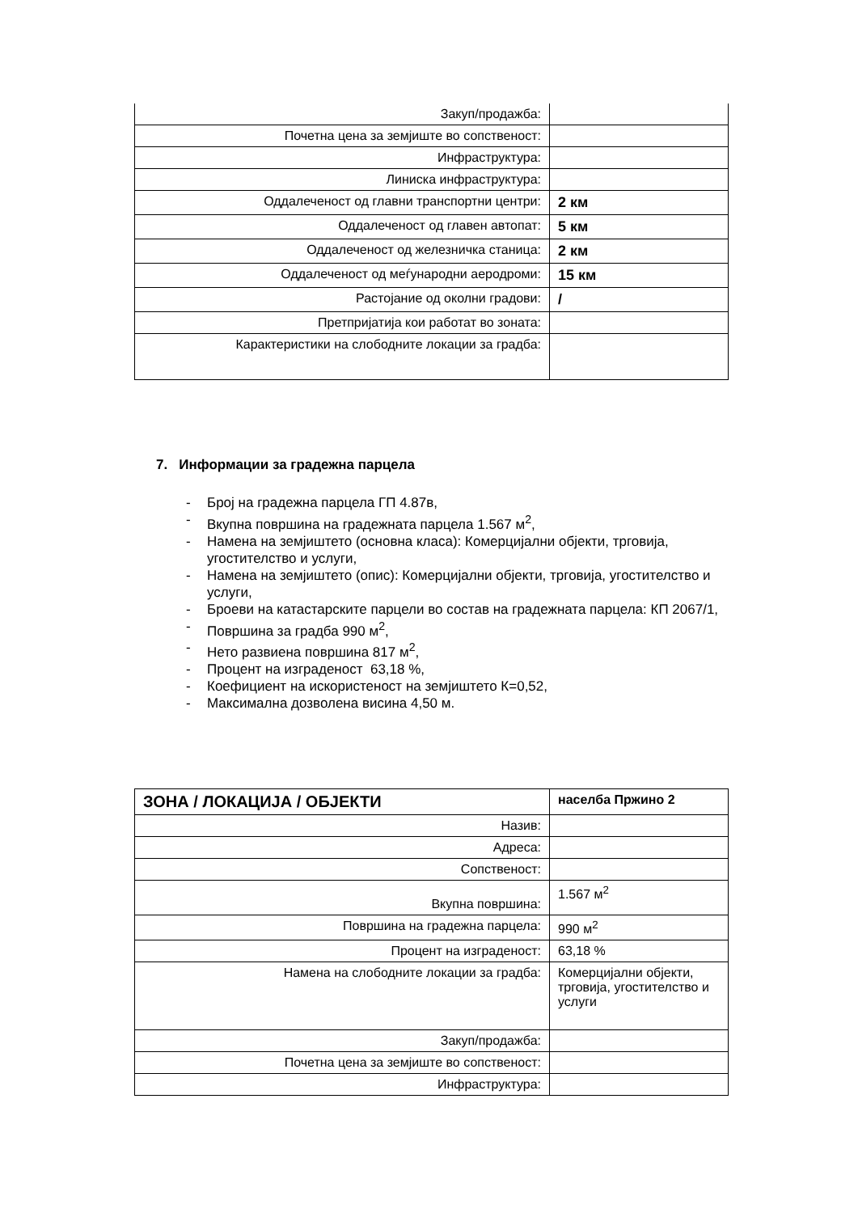| Закуп/продажба: | |
| Почетна цена за земјиште во сопственост: | |
| Инфраструктура: | |
| Линиска инфраструктура: | |
| Оддалеченост од главни транспортни центри: | 2 км |
| Оддалеченост од главен автопат: | 5 км |
| Оддалеченост од железничка станица: | 2 км |
| Оддалеченост од меѓународни аеродроми: | 15 км |
| Растојание од околни градови: | / |
| Претпријатија кои работат во зоната: | |
| Карактеристики на слободните локации за градба: | |
7. Информации за градежна парцела
- Број на градежна парцела ГП 4.87в,
- Вкупна површина на градежната парцела 1.567 м<sup>2</sup>,
- Намена на земјиштето (основна класа): Комерцијални објекти, трговија, угостителство и услуги,
- Намена на земјиштето (опис): Комерцијални објекти, трговија, угостителство и услуги,
- Броеви на катастарските парцели во состав на градежната парцела: КП 2067/1,
- Површина за градба 990 м<sup>2</sup>,
- Нето развиена површина 817 м<sup>2</sup>,
- Процент на изграденост 63,18 %,
- Коефициент на искористеност на земјиштето К=0,52,
- Максимална дозволена висина 4,50 м.
| ЗОНА / ЛОКАЦИЈА / ОБЈЕКТИ | населба Пржино 2 |
| Назив: | |
| Адреса: | |
| Сопственост: | |
| Вкупна површина: | 1.567 м<sup>2</sup> |
| Површина на градежна парцела: | 990 м<sup>2</sup> |
| Процент на изграденост: | 63,18 % |
| Намена на слободните локации за градба: | Комерцијални објекти, трговија, угостителство и услуги |
| Закуп/продажба: | |
| Почетна цена за земјиште во сопственост: | |
| Инфраструктура: | |